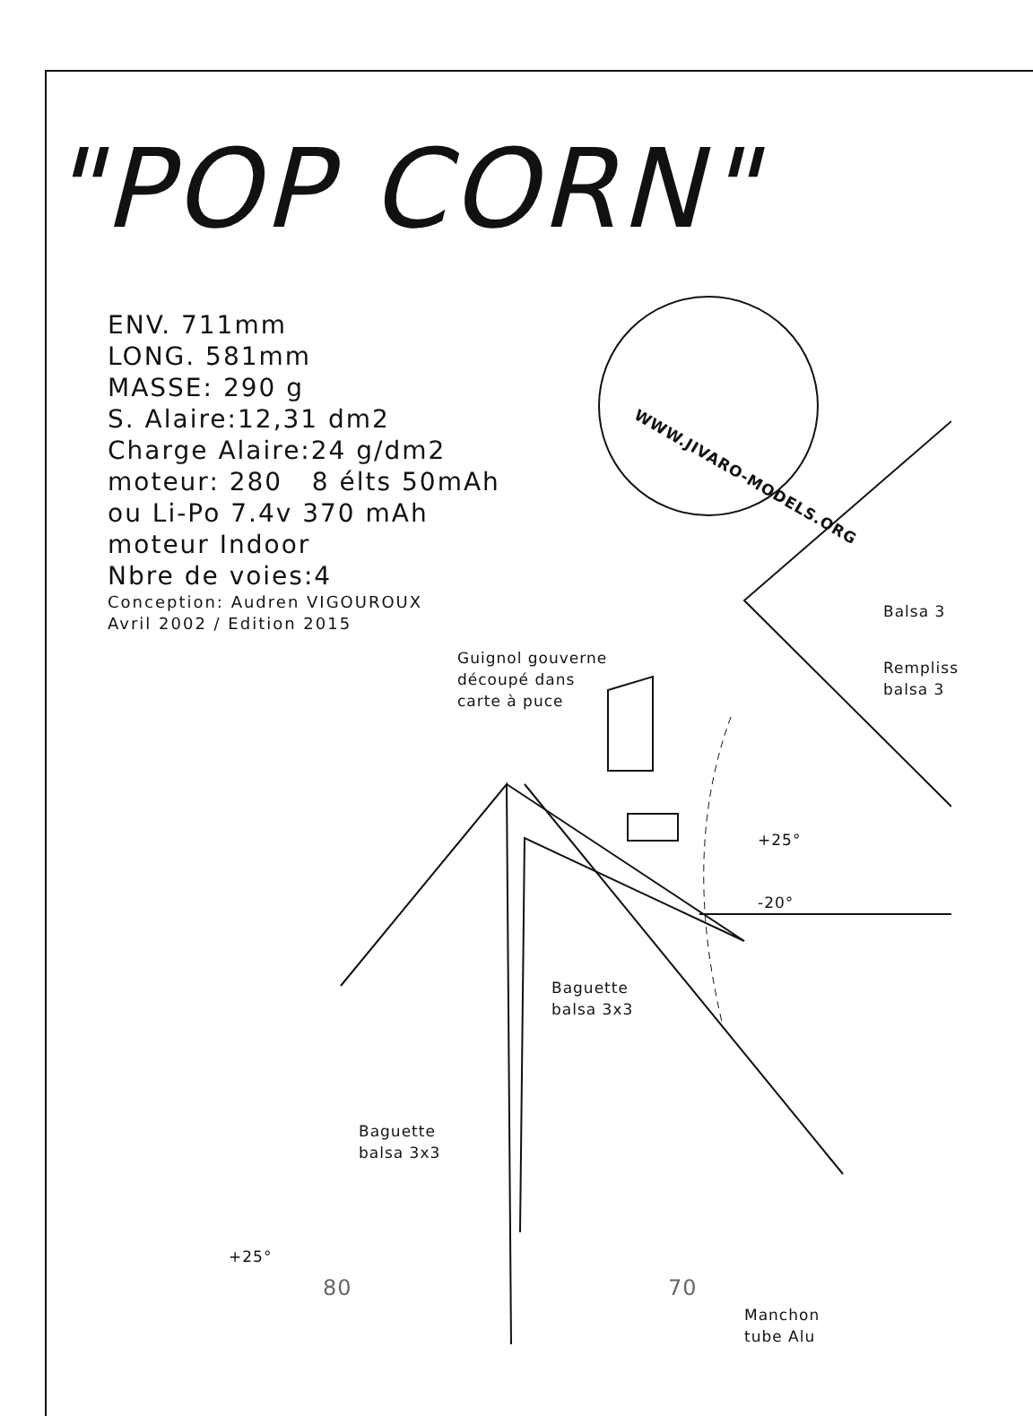"POP CORN"
ENV. 711mm
LONG. 581mm
MASSE: 290 g
S. Alaire:12,31 dm2
Charge Alaire:24 g/dm2
moteur: 280 8 élts 50mAh
ou Li-Po 7.4v 370 mAh
moteur Indoor
Nbre de voies:4
Conception: Audren VIGOUROUX
Avril 2002 / Edition 2015
WWW.JIVARO-MODELS.ORG
Guignol gouverne
découpé dans
carte à puce
Balsa 3
Rempliss
balsa 3
+25°
-20°
Baguette
balsa 3x3
Baguette
balsa 3x3
+25°
80 70
Manchon
tube Alu